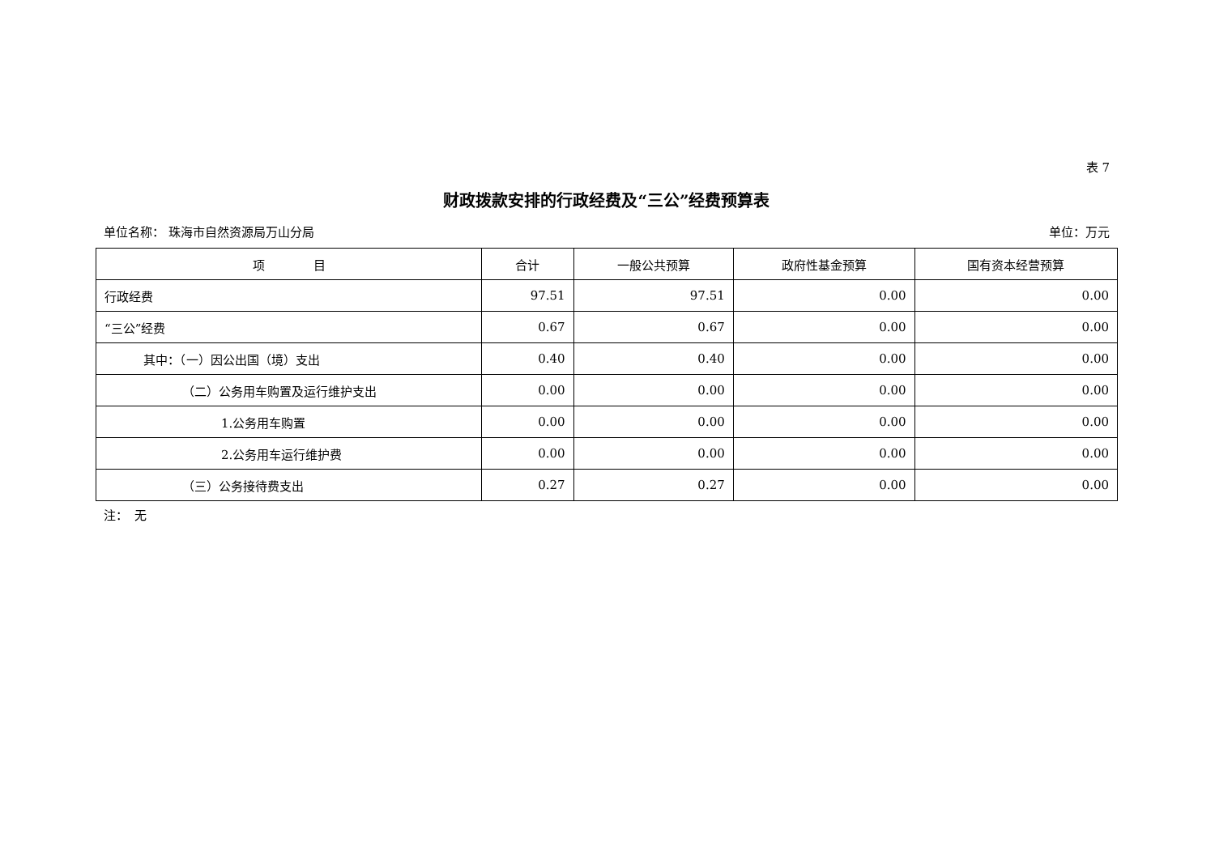表 7
财政拨款安排的行政经费及“三公”经费预算表
单位名称： 珠海市自然资源局万山分局 单位：万元
| 项 目 | 合计 | 一般公共预算 | 政府性基金预算 | 国有资本经营预算 |
| --- | --- | --- | --- | --- |
| 行政经费 | 97.51 | 97.51 | 0.00 | 0.00 |
| “三公”经费 | 0.67 | 0.67 | 0.00 | 0.00 |
| 其中：（一）因公出国（境）支出 | 0.40 | 0.40 | 0.00 | 0.00 |
| （二）公务用车购置及运行维护支出 | 0.00 | 0.00 | 0.00 | 0.00 |
| 1.公务用车购置 | 0.00 | 0.00 | 0.00 | 0.00 |
| 2.公务用车运行维护费 | 0.00 | 0.00 | 0.00 | 0.00 |
| （三）公务接待费支出 | 0.27 | 0.27 | 0.00 | 0.00 |
注：　无